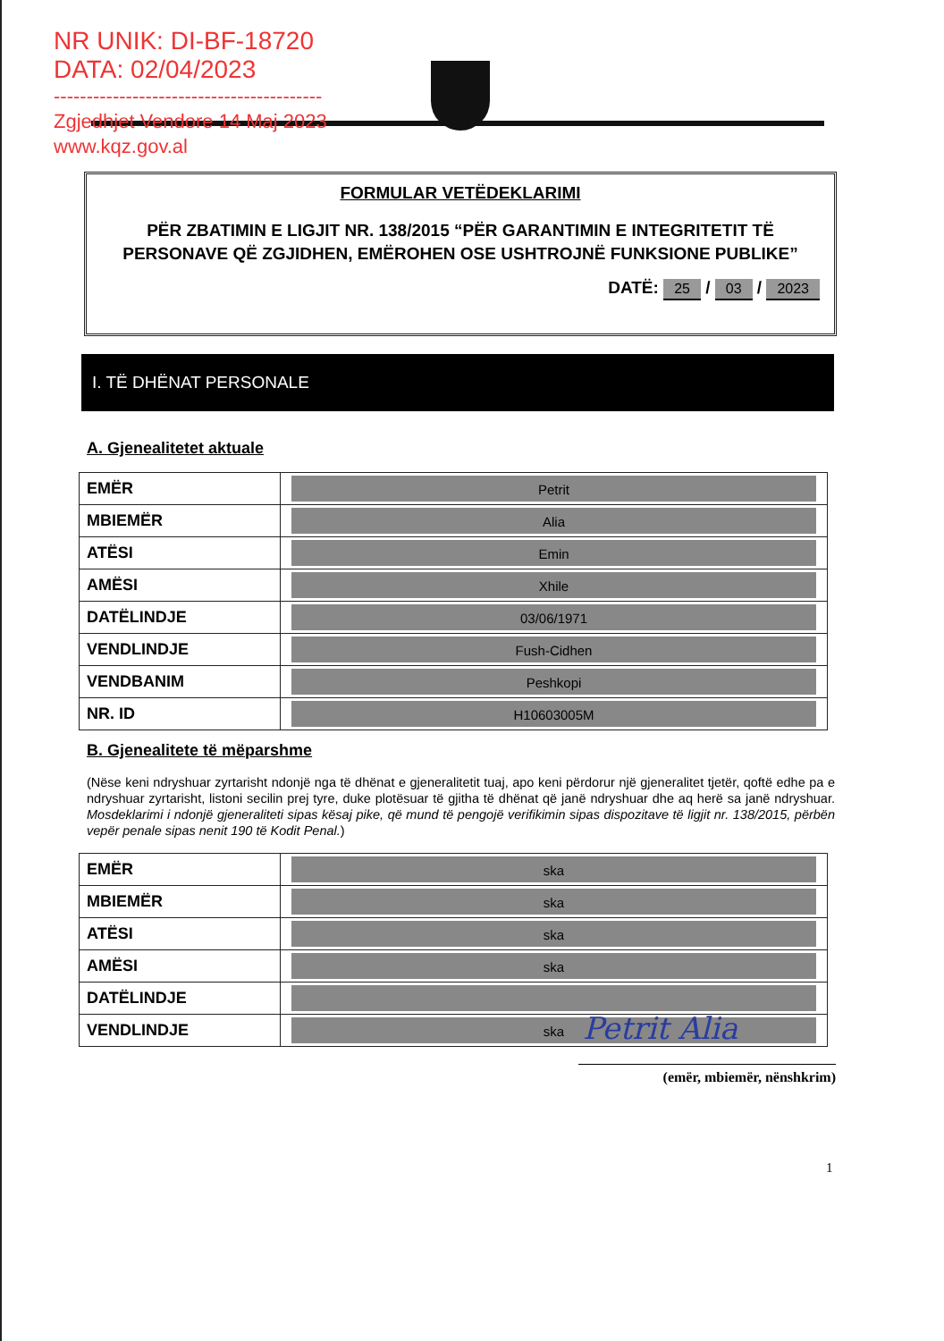NR UNIK: DI-BF-18720
DATA: 02/04/2023
-----------------------------------------
Zgjedhjet Vendore 14 Maj 2023
www.kqz.gov.al
FORMULAR VETËDEKLARIMI
PËR ZBATIMIN E LIGJIT NR. 138/2015 “PËR GARANTIMIN E INTEGRITETIT TË PERSONAVE QË ZGJIDHEN, EMËROHEN OSE USHTROJNË FUNKSIONE PUBLIKE”
DATË: 25 / 03 / 2023
I. TË DHËNAT PERSONALE
A. Gjenealitetet aktuale
| EMËR | Petrit |
| MBIEMËR | Alia |
| ATËSI | Emin |
| AMËSI | Xhile |
| DATËLINDJE | 03/06/1971 |
| VENDLINDJE | Fush-Cidhen |
| VENDBANIM | Peshkopi |
| NR. ID | H10603005M |
B. Gjenealitete të mëparshme
(Nëse keni ndryshuar zyrtarisht ndonjë nga të dhënat e gjeneralitetit tuaj, apo keni përdorur një gjeneralitet tjetër, qoftë edhe pa e ndryshuar zyrtarisht, listoni secilin prej tyre, duke plotësuar të gjitha të dhënat që janë ndryshuar dhe aq herë sa janë ndryshuar. Mosdeklarimi i ndonjë gjeneraliteti sipas kësaj pike, që mund të pengojë verifikimin sipas dispozitave të ligjit nr. 138/2015, përbën vepër penale sipas nenit 190 të Kodit Penal.)
| EMËR | ska |
| MBIEMËR | ska |
| ATËSI | ska |
| AMËSI | ska |
| DATËLINDJE | |
| VENDLINDJE | ska |
Petrit Alia
(emër, mbiemër, nënshkrim)
1